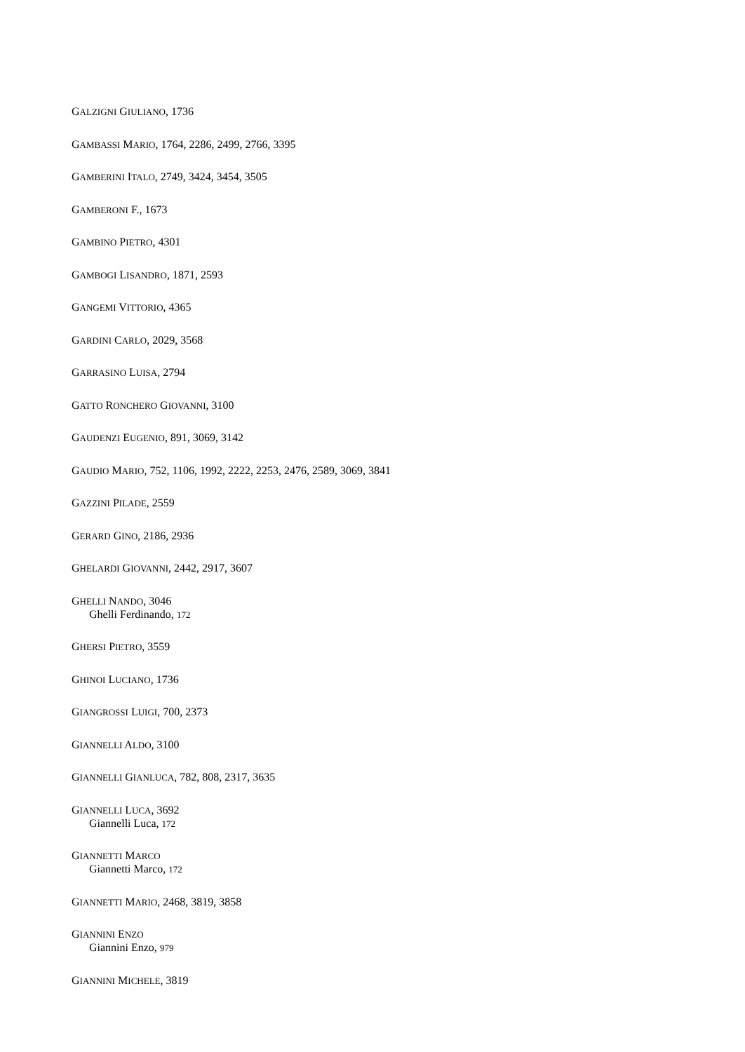GALZIGNI GIULIANO, 1736
GAMBASSI MARIO, 1764, 2286, 2499, 2766, 3395
GAMBERINI ITALO, 2749, 3424, 3454, 3505
GAMBERONI F., 1673
GAMBINO PIETRO, 4301
GAMBOGI LISANDRO, 1871, 2593
GANGEMI VITTORIO, 4365
GARDINI CARLO, 2029, 3568
GARRASINO LUISA, 2794
GATTO RONCHERO GIOVANNI, 3100
GAUDENZI EUGENIO, 891, 3069, 3142
GAUDIO MARIO, 752, 1106, 1992, 2222, 2253, 2476, 2589, 3069, 3841
GAZZINI PILADE, 2559
GERARD GINO, 2186, 2936
GHELARDI GIOVANNI, 2442, 2917, 3607
GHELLI NANDO, 3046
Ghelli Ferdinando, 172
GHERSI PIETRO, 3559
GHINOI LUCIANO, 1736
GIANGROSSI LUIGI, 700, 2373
GIANNELLI ALDO, 3100
GIANNELLI GIANLUCA, 782, 808, 2317, 3635
GIANNELLI LUCA, 3692
Giannelli Luca, 172
GIANNETTI MARCO
Giannetti Marco, 172
GIANNETTI MARIO, 2468, 3819, 3858
GIANNINI ENZO
Giannini Enzo, 979
GIANNINI MICHELE, 3819